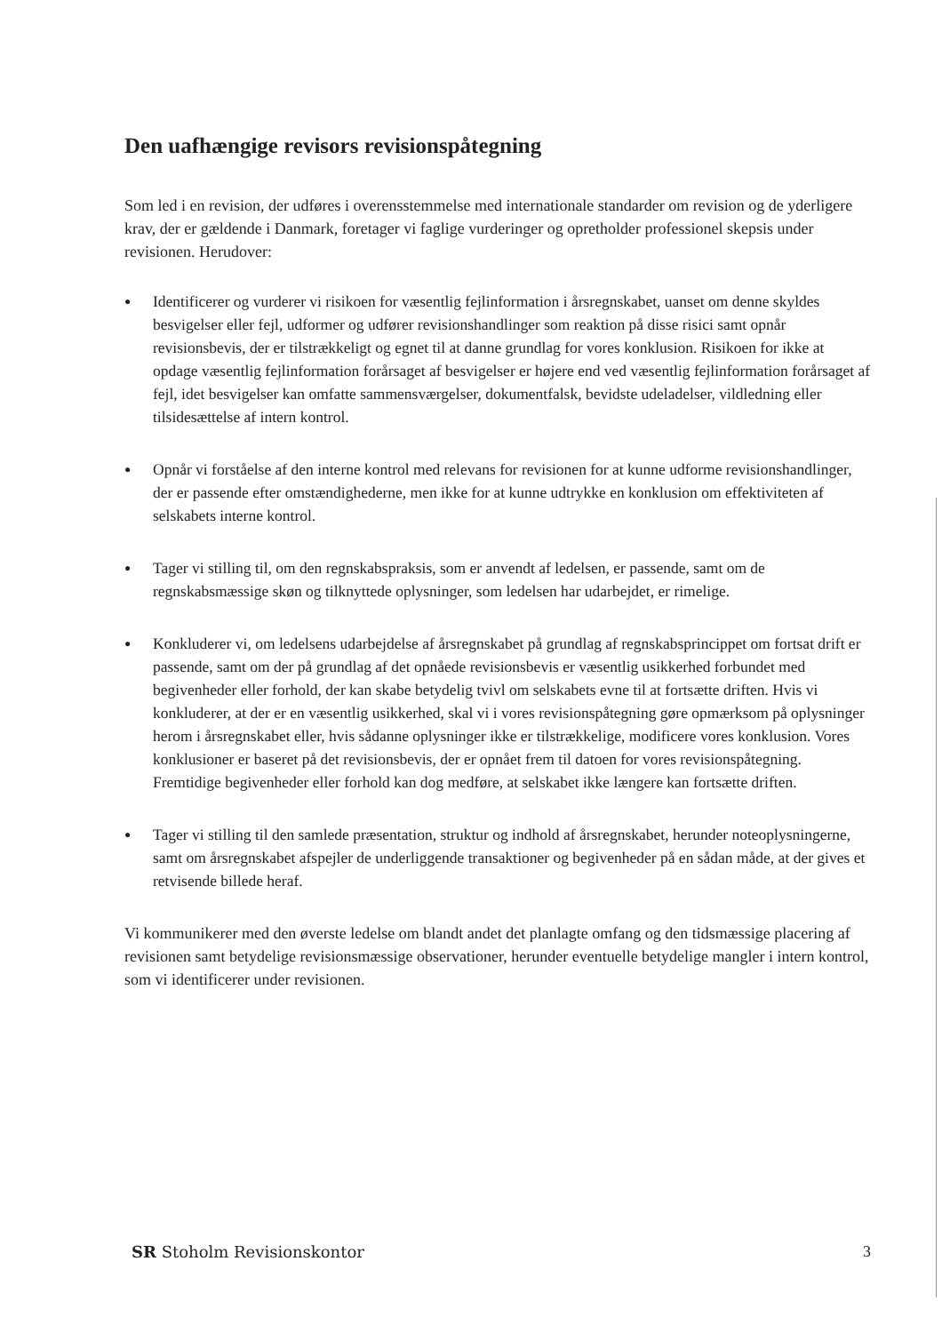Den uafhængige revisors revisionspåtegning
Som led i en revision, der udføres i overensstemmelse med internationale standarder om revision og de yderligere krav, der er gældende i Danmark, foretager vi faglige vurderinger og opretholder professionel skepsis under revisionen. Herudover:
● Identificerer og vurderer vi risikoen for væsentlig fejlinformation i årsregnskabet, uanset om denne skyldes besvigelser eller fejl, udformer og udfører revisionshandlinger som reaktion på disse risici samt opnår revisionsbevis, der er tilstrækkeligt og egnet til at danne grundlag for vores konklusion. Risikoen for ikke at opdage væsentlig fejlinformation forårsaget af besvigelser er højere end ved væsentlig fejlinformation forårsaget af fejl, idet besvigelser kan omfatte sammensværgelser, dokumentfalsk, bevidste udeladelser, vildledning eller tilsidesættelse af intern kontrol.
● Opnår vi forståelse af den interne kontrol med relevans for revisionen for at kunne udforme revisionshandlinger, der er passende efter omstændighederne, men ikke for at kunne udtrykke en konklusion om effektiviteten af selskabets interne kontrol.
● Tager vi stilling til, om den regnskabspraksis, som er anvendt af ledelsen, er passende, samt om de regnskabsmæssige skøn og tilknyttede oplysninger, som ledelsen har udarbejdet, er rimelige.
● Konkluderer vi, om ledelsens udarbejdelse af årsregnskabet på grundlag af regnskabsprincippet om fortsat drift er passende, samt om der på grundlag af det opnåede revisionsbevis er væsentlig usikkerhed forbundet med begivenheder eller forhold, der kan skabe betydelig tvivl om selskabets evne til at fortsætte driften. Hvis vi konkluderer, at der er en væsentlig usikkerhed, skal vi i vores revisionspåtegning gøre opmærksom på oplysninger herom i årsregnskabet eller, hvis sådanne oplysninger ikke er tilstrækkelige, modificere vores konklusion. Vores konklusioner er baseret på det revisionsbevis, der er opnået frem til datoen for vores revisionspåtegning. Fremtidige begivenheder eller forhold kan dog medføre, at selskabet ikke længere kan fortsætte driften.
● Tager vi stilling til den samlede præsentation, struktur og indhold af årsregnskabet, herunder noteoplysningerne, samt om årsregnskabet afspejler de underliggende transaktioner og begivenheder på en sådan måde, at der gives et retvisende billede heraf.
Vi kommunikerer med den øverste ledelse om blandt andet det planlagte omfang og den tidsmæssige placering af revisionen samt betydelige revisionsmæssige observationer, herunder eventuelle betydelige mangler i intern kontrol, som vi identificerer under revisionen.
SR Stoholm Revisionskontor 3